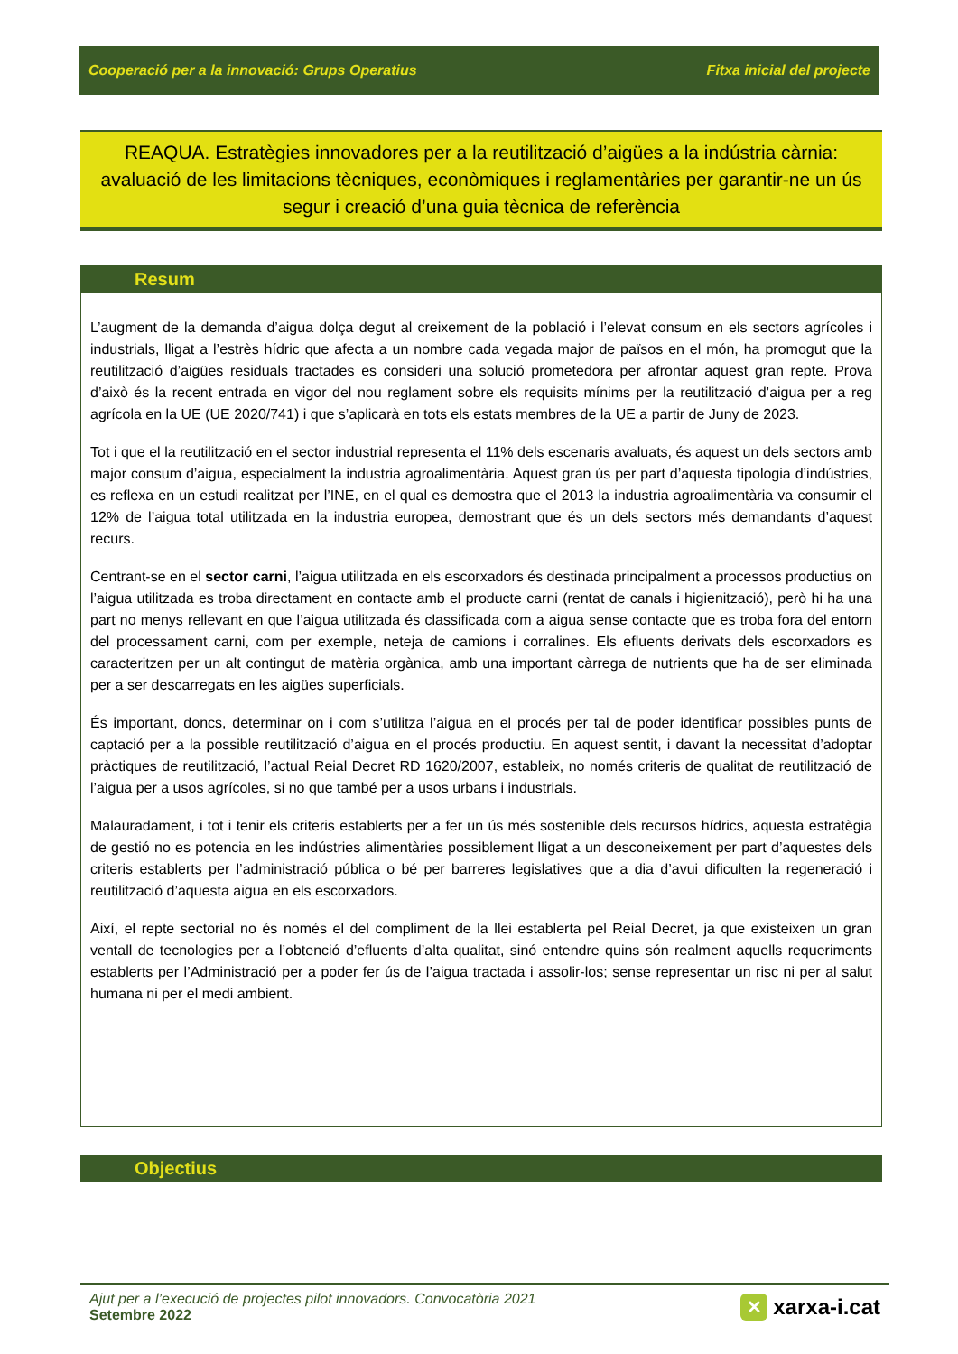Cooperació per a la innovació: Grups Operatius Fitxa inicial del projecte
REAQUA. Estratègies innovadores per a la reutilització d’aigües a la indústria càrnia: avaluació de les limitacions tècniques, econòmiques i reglamentàries per garantir-ne un ús segur i creació d’una guia tècnica de referència
Resum
L’augment de la demanda d’aigua dolça degut al creixement de la població i l’elevat consum en els sectors agrícoles i industrials, lligat a l’estrès hídric que afecta a un nombre cada vegada major de països en el món, ha promogut que la reutilització d’aigües residuals tractades es consideri una solució prometedora per afrontar aquest gran repte. Prova d’això és la recent entrada en vigor del nou reglament sobre els requisits mínims per la reutilització d’aigua per a reg agrícola en la UE (UE 2020/741) i que s’aplicarà en tots els estats membres de la UE a partir de Juny de 2023.
Tot i que el la reutilització en el sector industrial representa el 11% dels escenaris avaluats, és aquest un dels sectors amb major consum d’aigua, especialment la industria agroalimentària. Aquest gran ús per part d’aquesta tipologia d’indústries, es reflexa en un estudi realitzat per l’INE, en el qual es demostra que el 2013 la industria agroalimentària va consumir el 12% de l’aigua total utilitzada en la industria europea, demostrant que és un dels sectors més demandants d’aquest recurs.
Centrant-se en el sector carni, l’aigua utilitzada en els escorxadors és destinada principalment a processos productius on l’aigua utilitzada es troba directament en contacte amb el producte carni (rentat de canals i higienització), però hi ha una part no menys rellevant en que l’aigua utilitzada és classificada com a aigua sense contacte que es troba fora del entorn del processament carni, com per exemple, neteja de camions i corralines. Els efluents derivats dels escorxadors es caracteritzen per un alt contingut de matèria orgànica, amb una important càrrega de nutrients que ha de ser eliminada per a ser descarregats en les aigües superficials.
És important, doncs, determinar on i com s’utilitza l’aigua en el procés per tal de poder identificar possibles punts de captació per a la possible reutilització d’aigua en el procés productiu. En aquest sentit, i davant la necessitat d’adoptar pràctiques de reutilització, l’actual Reial Decret RD 1620/2007, estableix, no només criteris de qualitat de reutilització de l’aigua per a usos agrícoles, si no que també per a usos urbans i industrials.
Malauradament, i tot i tenir els criteris establerts per a fer un ús més sostenible dels recursos hídrics, aquesta estratègia de gestió no es potencia en les indústries alimentàries possiblement lligat a un desconeixement per part d’aquestes dels criteris establerts per l’administració pública o bé per barreres legislatives que a dia d’avui dificulten la regeneració i reutilització d’aquesta aigua en els escorxadors.
Així, el repte sectorial no és només el del compliment de la llei establerta pel Reial Decret, ja que existeixen un gran ventall de tecnologies per a l’obtenció d’efluents d’alta qualitat, sinó entendre quins són realment aquells requeriments establerts per l’Administració per a poder fer ús de l’aigua tractada i assolir-los; sense representar un risc ni per al salut humana ni per el medi ambient.
Objectius
Ajut per a l’execució de projectes pilot innovadors. Convocatòria 2021
Setembre 2022
✕ xarxa-i.cat